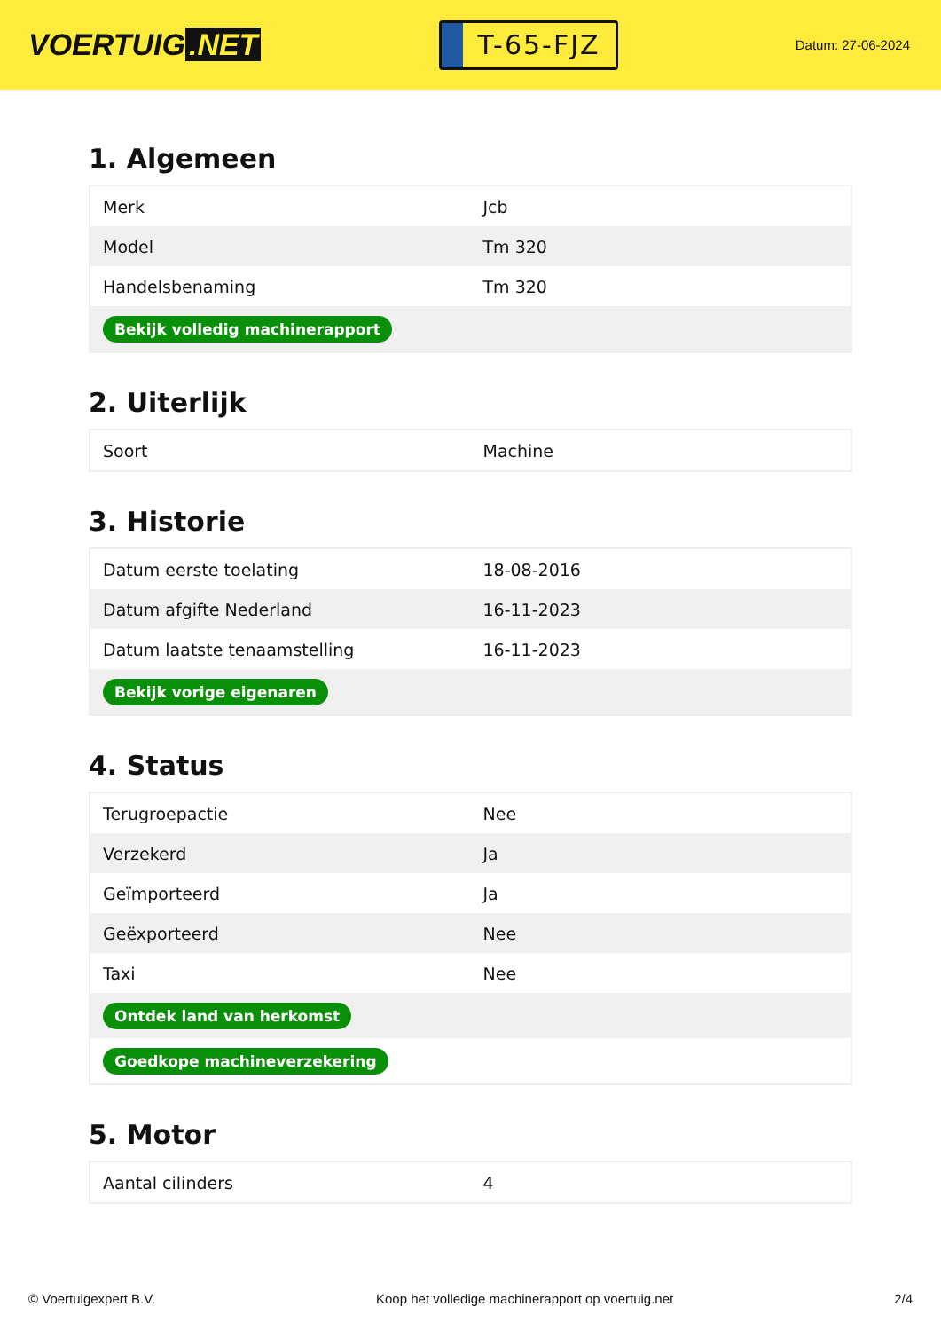VOERTUIG.NET
T-65-FJZ
Datum: 27-06-2024
1. Algemeen
| Merk | Jcb |
| Model | Tm 320 |
| Handelsbenaming | Tm 320 |
| Bekijk volledig machinerapport | |
2. Uiterlijk
| Soort | Machine |
3. Historie
| Datum eerste toelating | 18-08-2016 |
| Datum afgifte Nederland | 16-11-2023 |
| Datum laatste tenaamstelling | 16-11-2023 |
| Bekijk vorige eigenaren | |
4. Status
| Terugroepactie | Nee |
| Verzekerd | Ja |
| Geïmporteerd | Ja |
| Geëxporteerd | Nee |
| Taxi | Nee |
| Ontdek land van herkomst | |
| Goedkope machineverzekering | |
5. Motor
| Aantal cilinders | 4 |
© Voertuigexpert B.V. Koop het volledige machinerapport op voertuig.net 2/4